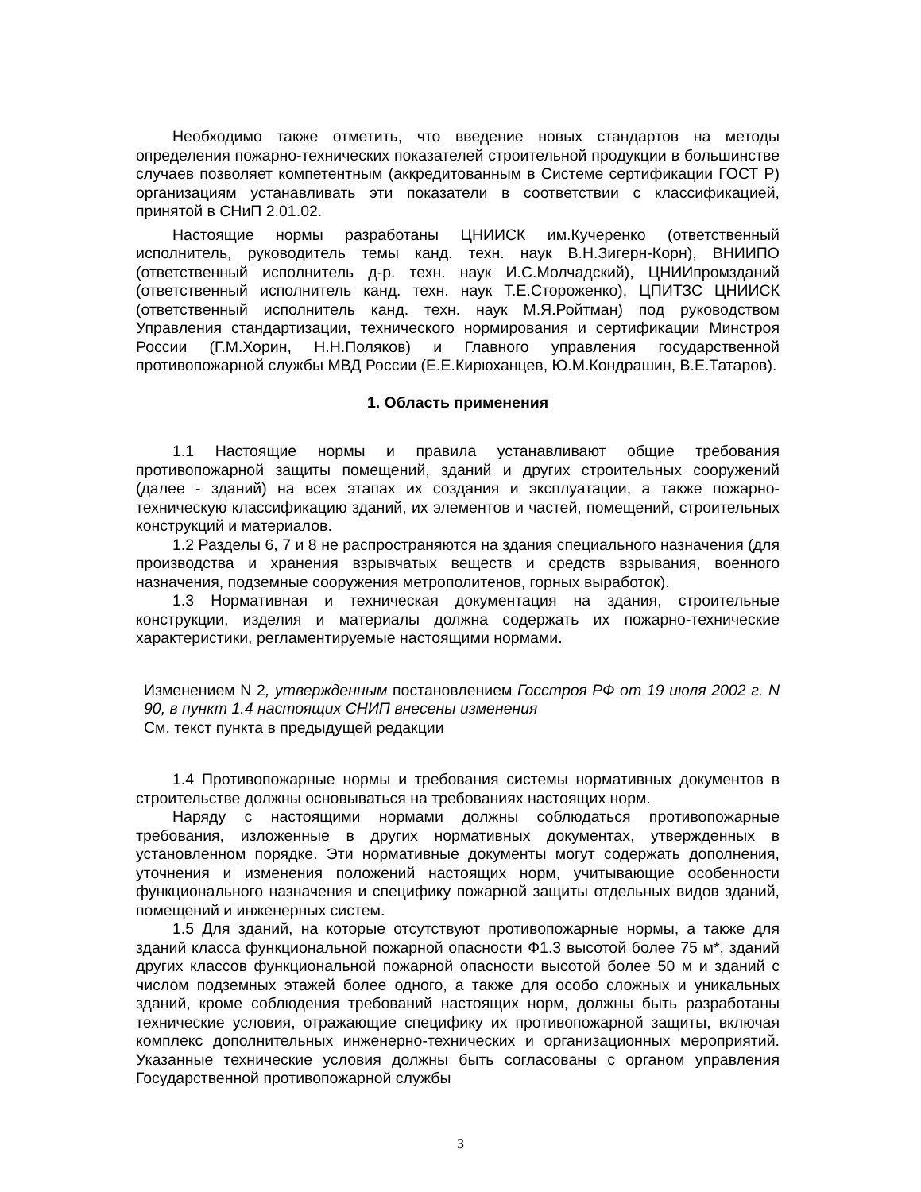Необходимо также отметить, что введение новых стандартов на методы определения пожарно-технических показателей строительной продукции в большинстве случаев позволяет компетентным (аккредитованным в Системе сертификации ГОСТ Р) организациям устанавливать эти показатели в соответствии с классификацией, принятой в СНиП 2.01.02.
Настоящие нормы разработаны ЦНИИСК им.Кучеренко (ответственный исполнитель, руководитель темы канд. техн. наук В.Н.Зигерн-Корн), ВНИИПО (ответственный исполнитель д-р. техн. наук И.С.Молчадский), ЦНИИпромзданий (ответственный исполнитель канд. техн. наук Т.Е.Стороженко), ЦПИТЗС ЦНИИСК (ответственный исполнитель канд. техн. наук М.Я.Ройтман) под руководством Управления стандартизации, технического нормирования и сертификации Минстроя России (Г.М.Хорин, Н.Н.Поляков) и Главного управления государственной противопожарной службы МВД России (Е.Е.Кирюханцев, Ю.М.Кондрашин, В.Е.Татаров).
1. Область применения
1.1 Настоящие нормы и правила устанавливают общие требования противопожарной защиты помещений, зданий и других строительных сооружений (далее - зданий) на всех этапах их создания и эксплуатации, а также пожарно-техническую классификацию зданий, их элементов и частей, помещений, строительных конструкций и материалов.
1.2 Разделы 6, 7 и 8 не распространяются на здания специального назначения (для производства и хранения взрывчатых веществ и средств взрывания, военного назначения, подземные сооружения метрополитенов, горных выработок).
1.3 Нормативная и техническая документация на здания, строительные конструкции, изделия и материалы должна содержать их пожарно-технические характеристики, регламентируемые настоящими нормами.
Изменением N 2, утвержденным постановлением Госстроя РФ от 19 июля 2002 г. N 90, в пункт 1.4 настоящих СНИП внесены изменения
См. текст пункта в предыдущей редакции
1.4 Противопожарные нормы и требования системы нормативных документов в строительстве должны основываться на требованиях настоящих норм.
Наряду с настоящими нормами должны соблюдаться противопожарные требования, изложенные в других нормативных документах, утвержденных в установленном порядке. Эти нормативные документы могут содержать дополнения, уточнения и изменения положений настоящих норм, учитывающие особенности функционального назначения и специфику пожарной защиты отдельных видов зданий, помещений и инженерных систем.
1.5 Для зданий, на которые отсутствуют противопожарные нормы, а также для зданий класса функциональной пожарной опасности Ф1.3 высотой более 75 м*, зданий других классов функциональной пожарной опасности высотой более 50 м и зданий с числом подземных этажей более одного, а также для особо сложных и уникальных зданий, кроме соблюдения требований настоящих норм, должны быть разработаны технические условия, отражающие специфику их противопожарной защиты, включая комплекс дополнительных инженерно-технических и организационных мероприятий. Указанные технические условия должны быть согласованы с органом управления Государственной противопожарной службы
3